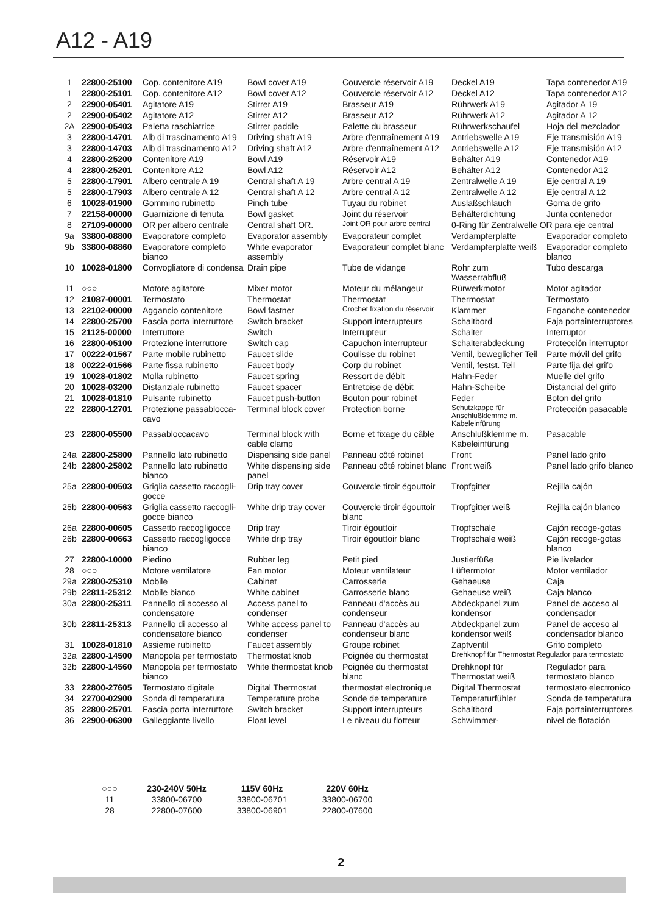A12 - A19
| 1 | 22800-25100 | Cop. contenitore A19 | Bowl cover A19 | Couvercle réservoir A19 | Deckel A19 | Tapa contenedor A19 |
| 1 | 22800-25101 | Cop. contenitore A12 | Bowl cover A12 | Couvercle réservoir A12 | Deckel A12 | Tapa contenedor A12 |
| 2 | 22900-05401 | Agitatore A19 | Stirrer A19 | Brasseur A19 | Rührwerk A19 | Agitador A 19 |
| 2 | 22900-05402 | Agitatore A12 | Stirrer A12 | Brasseur A12 | Rührwerk A12 | Agitador A 12 |
| 2A | 22900-05403 | Paletta raschiatrice | Stirrer paddle | Palette du brasseur | Rührwerkschaufel | Hoja del mezclador |
| 3 | 22800-14701 | Alb di trascinamento A19 | Driving shaft A19 | Arbre d'entraînement A19 | Antriebswelle A19 | Eje transmisión A19 |
| 3 | 22800-14703 | Alb di trascinamento A12 | Driving shaft A12 | Arbre d'entraînement A12 | Antriebswelle A12 | Eje transmisión A12 |
| 4 | 22800-25200 | Contenitore A19 | Bowl A19 | Réservoir A19 | Behälter A19 | Contenedor A19 |
| 4 | 22800-25201 | Contenitore A12 | Bowl A12 | Réservoir A12 | Behälter A12 | Contenedor A12 |
| 5 | 22800-17901 | Albero centrale A 19 | Central shaft A 19 | Arbre central A 19 | Zentralwelle A 19 | Eje central A 19 |
| 5 | 22800-17903 | Albero centrale A 12 | Central shaft A 12 | Arbre central A 12 | Zentralwelle A 12 | Eje central A 12 |
| 6 | 10028-01900 | Gommino rubinetto | Pinch tube | Tuyau du robinet | Auslaßschlauch | Goma de grifo |
| 7 | 22158-00000 | Guarnizione di tenuta | Bowl gasket | Joint du réservoir | Behälterdichtung | Junta contenedor |
| 8 | 27109-00000 | OR per albero centrale | Central shaft OR. | Joint OR pour arbre central | 0-Ring für Zentralwelle OR para eje central | |
| 9a | 33800-08800 | Evaporatore completo | Evaporator assembly | Evaporateur complet | Verdampferplatte | Evaporador completo |
| 9b | 33800-08860 | Evaporatore completo bianco | White evaporator assembly | Evaporateur complet blanc | Verdampferplatte weiß | Evaporador completo blanco |
| 10 | 10028-01800 | Convogliatore di condensa | Drain pipe | Tube de vidange | Rohr zum Wasserrabfluß | Tubo descarga |
| 11 | ○○○ | Motore agitatore | Mixer motor | Moteur du mélangeur | Rürwerkmotor | Motor agitador |
| 12 | 21087-00001 | Termostato | Thermostat | Thermostat | Thermostat | Termostato |
| 13 | 22102-00000 | Aggancio contenitore | Bowl fastner | Crochet fixation du réservoir | Klammer | Enganche contenedor |
| 14 | 22800-25700 | Fascia porta interruttore | Switch bracket | Support interrupteurs | Schaltbord | Faja portainterruptores |
| 15 | 21125-00000 | Interruttore | Switch | Interrupteur | Schalter | Interruptor |
| 16 | 22800-05100 | Protezione interruttore | Switch cap | Capuchon interrupteur | Schalterabdeckung | Protección interruptor |
| 17 | 00222-01567 | Parte mobile rubinetto | Faucet slide | Coulisse du robinet | Ventil, beweglicher Teil | Parte móvil del grifo |
| 18 | 00222-01566 | Parte fissa rubinetto | Faucet body | Corp du robinet | Ventil, festst. Teil | Parte fija del grifo |
| 19 | 10028-01802 | Molla rubinetto | Faucet spring | Ressort de débit | Hahn-Feder | Muelle del grifo |
| 20 | 10028-03200 | Distanziale rubinetto | Faucet spacer | Entretoise de débit | Hahn-Scheibe | Distancial del grifo |
| 21 | 10028-01810 | Pulsante rubinetto | Faucet push-button | Bouton pour robinet | Feder | Boton del grifo |
| 22 | 22800-12701 | Protezione passablocca-cavo | Terminal block cover | Protection borne | Schutzkappe für Anschlußklemme m. Kabeleinfürung | Protección pasacable |
| 23 | 22800-05500 | Passabloccacavo | Terminal block with cable clamp | Borne et fixage du câble | Anschlußklemme m. Kabeleinfürung | Pasacable |
| 24a | 22800-25800 | Pannello lato rubinetto | Dispensing side panel | Panneau côté robinet | Front | Panel lado grifo |
| 24b | 22800-25802 | Pannello lato rubinetto bianco | White dispensing side panel | Panneau côté robinet blanc | Front weiß | Panel lado grifo blanco |
| 25a | 22800-00503 | Griglia cassetto raccogli-gocce | Drip tray cover | Couvercle tiroir égouttoir | Tropfgitter | Rejilla cajón |
| 25b | 22800-00563 | Griglia cassetto raccogli-gocce bianco | White drip tray cover | Couvercle tiroir égouttoir blanc | Tropfgitter weiß | Rejilla cajón blanco |
| 26a | 22800-00605 | Cassetto raccogligocce | Drip tray | Tiroir égouttoir | Tropfschale | Cajón recoge-gotas |
| 26b | 22800-00663 | Cassetto raccogligocce bianco | White drip tray | Tiroir égouttoir blanc | Tropfschale weiß | Cajón recoge-gotas blanco |
| 27 | 22800-10000 | Piedino | Rubber leg | Petit pied | Justierfüße | Pie livelador |
| 28 | ○○○ | Motore ventilatore | Fan motor | Moteur ventilateur | Lüftermotor | Motor ventilador |
| 29a | 22800-25310 | Mobile | Cabinet | Carrosserie | Gehaeuse | Caja |
| 29b | 22811-25312 | Mobile bianco | White cabinet | Carrosserie blanc | Gehaeuse weiß | Caja blanco |
| 30a | 22800-25311 | Pannello di accesso al condensatore | Access panel to condenser | Panneau d'accès au condenseur | Abdeckpanel zum kondensor | Panel de acceso al condensador |
| 30b | 22811-25313 | Pannello di accesso al condensatore bianco | White access panel to condenser | Panneau d'accès au condenseur blanc | Abdeckpanel zum kondensor weiß | Panel de acceso al condensador blanco |
| 31 | 10028-01810 | Assieme rubinetto | Faucet assembly | Groupe robinet | Zapfventil | Grifo completo |
| 32a | 22800-14500 | Manopola per termostato | Thermostat knob | Poignée du thermostat | Drehknopf für Thermostat Regulador para termostato | |
| 32b | 22800-14560 | Manopola per termostato bianco | White thermostat knob | Poignée du thermostat blanc | Drehknopf für Thermostat weiß | Regulador para termostato blanco |
| 33 | 22800-27605 | Termostato digitale | Digital Thermostat | thermostat electronique | Digital Thermostat | termostato electronico |
| 34 | 22700-02900 | Sonda di temperatura | Temperature probe | Sonde de temperature | Temperaturfühler | Sonda de temperatura |
| 35 | 22800-25701 | Fascia porta interruttore | Switch bracket | Support interrupteurs | Schaltbord | Faja portainterruptores |
| 36 | 22900-06300 | Galleggiante livello | Float level | Le niveau du flotteur | Schwimmer- | nivel de flotación |
| ○○○ | 230-240V 50Hz | 115V 60Hz | 220V 60Hz |
| --- | --- | --- | --- |
| 11 | 33800-06700 | 33800-06701 | 33800-06700 |
| 28 | 22800-07600 | 33800-06901 | 22800-07600 |
2